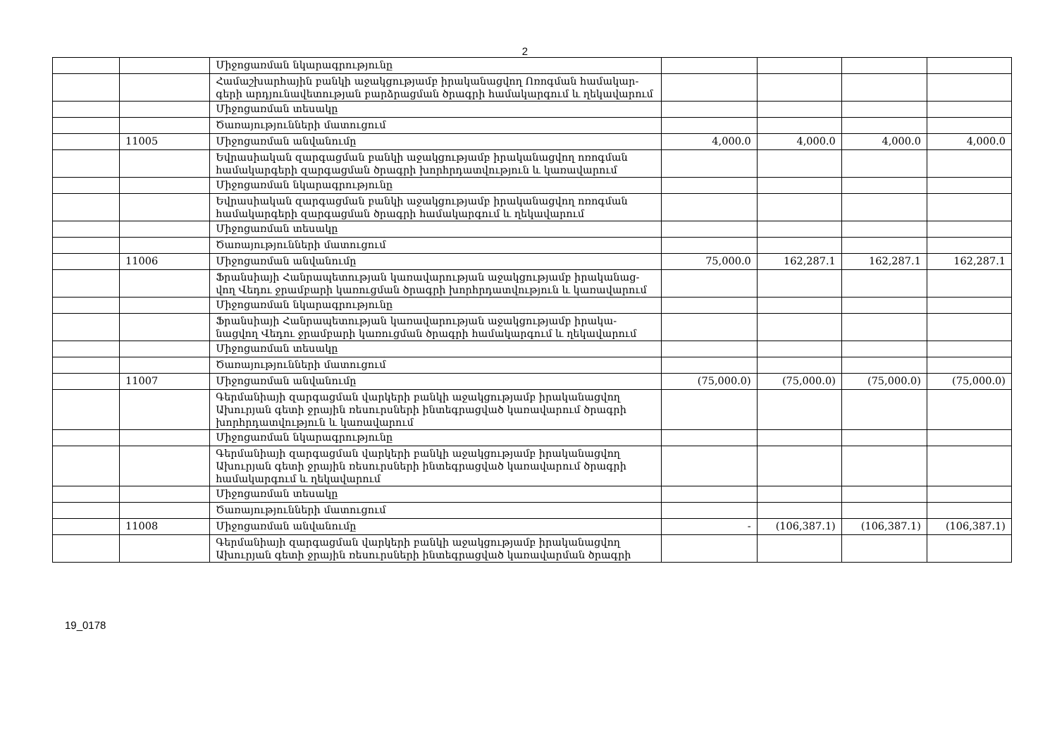2
| | | Միջոցառման նկարագրությունը | | | | |
| | | Համաշխարհային բանկի աջակցությամբ իրականացվող Ոռոգման համակար-գերի արդյունավետության բարձրացման ծրագրի համակարգում և ղեկավարում | | | | |
| | | Միջոցառման տեսակը | | | | |
| | | Ծառայությունների մատուցում | | | | |
| | 11005 | Միջոցառման անվանումը | 4,000.0 | 4,000.0 | 4,000.0 | 4,000.0 |
| | | Եվրասիական զարգացման բանկի աջակցությամբ իրականացվող ոռոգման համակարգերի զարգացման ծրագրի խորհրդատվություն և կառավարում | | | | |
| | | Միջոցառման նկարագրությունը | | | | |
| | | Եվրասիական զարգացման բանկի աջակցությամբ իրականացվող ոռոգման համակարգերի զարգացման ծրագրի համակարգում և ղեկավարում | | | | |
| | | Միջոցառման տեսակը | | | | |
| | | Ծառայությունների մատուցում | | | | |
| | 11006 | Միջոցառման անվանումը | 75,000.0 | 162,287.1 | 162,287.1 | 162,287.1 |
| | | Ֆրանսիայի Հանրապետության կառավարության աջակցությամբ իրականաց-վող Վեդու ջրամբարի կառուցման ծրագրի խորհրդատվություն և կառավարում | | | | |
| | | Միջոցառման նկարագրությունը | | | | |
| | | Ֆրանսիայի Հանրապետության կառավարության աջակցությամբ իրակա-նացվող Վեդու ջրամբարի կառուցման ծրագրի համակարգում և ղեկավարում | | | | |
| | | Միջոցառման տեսակը | | | | |
| | | Ծառայությունների մատուցում | | | | |
| | 11007 | Միջոցառման անվանումը | (75,000.0) | (75,000.0) | (75,000.0) | (75,000.0) |
| | | Գերմանիայի զարգացման վարկերի բանկի աջակցությամբ իրականացվող Ախուրյան գետի ջրային ռեսուրսների ինտեգրացված կառավարում ծրագրի խորհրդատվություն և կառավարում | | | | |
| | | Միջոցառման նկարագրությունը | | | | |
| | | Գերմանիայի զարգացման վարկերի բանկի աջակցությամբ իրականացվող Ախուրյան գետի ջրային ռեսուրսների ինտեգրացված կառավարում ծրագրի համակարգում և ղեկավարում | | | | |
| | | Միջոցառման տեսակը | | | | |
| | | Ծառայությունների մատուցում | | | | |
| | 11008 | Միջոցառման անվանումը | - | (106,387.1) | (106,387.1) | (106,387.1) |
| | | Գերմանիայի զարգացման վարկերի բանկի աջակցությամբ իրականացվող Ախուրյան գետի ջրային ռեսուրսների ինտեգրացված կառավարման ծրագրի | | | | |
19_0178